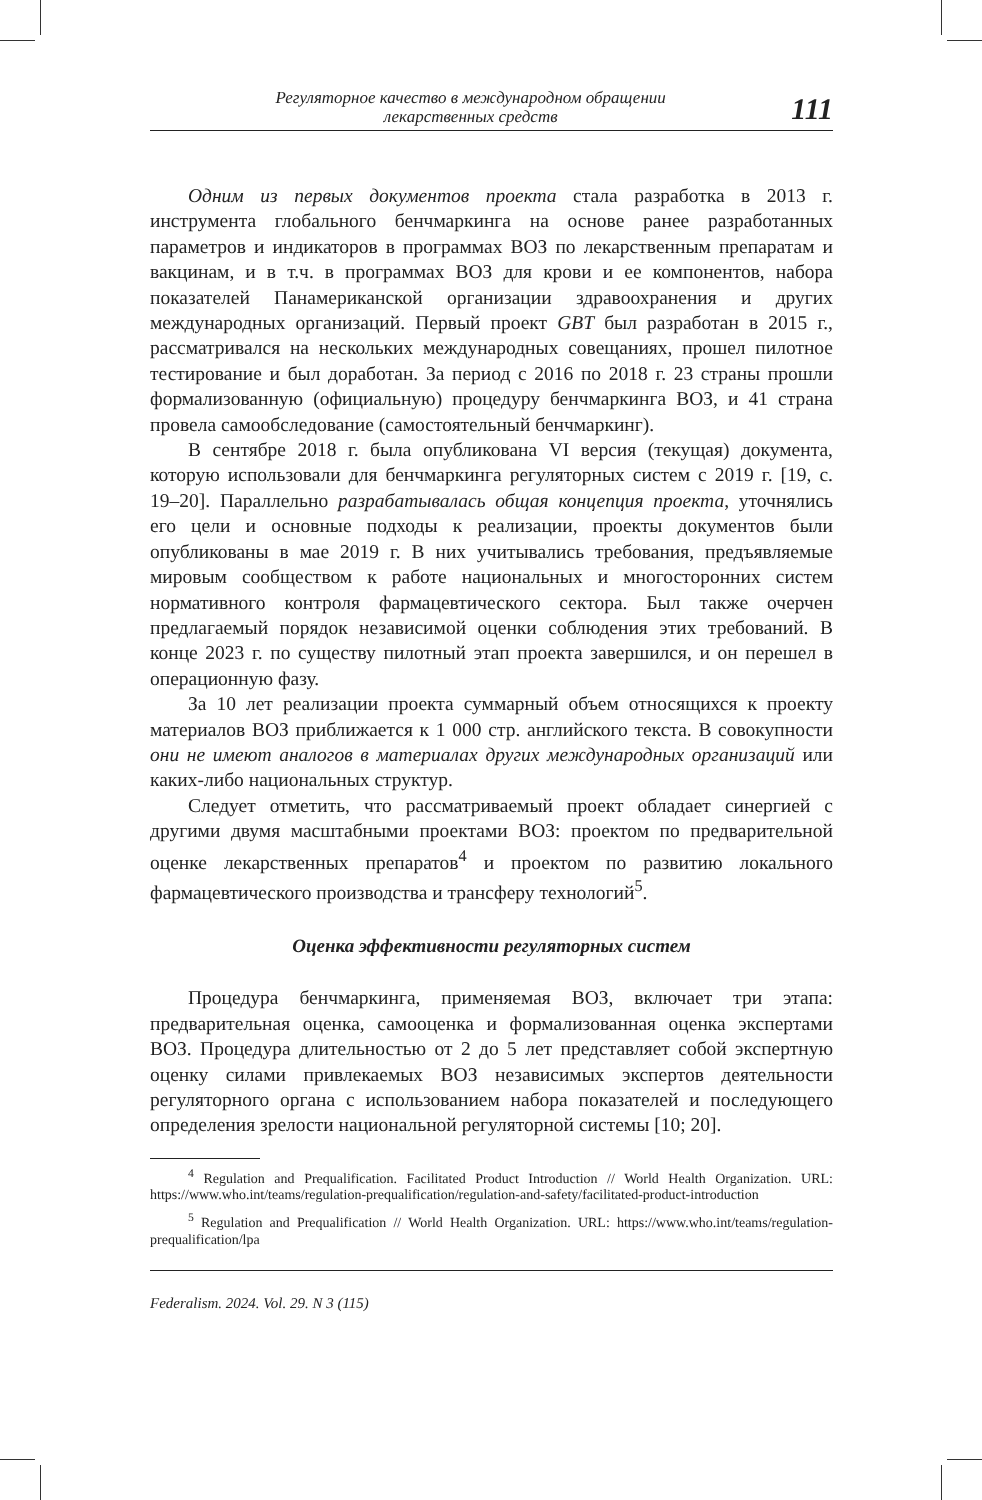Регуляторное качество в международном обращении
лекарственных средств
111
Одним из первых документов проекта стала разработка в 2013 г. инструмента глобального бенчмаркинга на основе ранее разработанных параметров и индикаторов в программах ВОЗ по лекарственным препаратам и вакцинам, и в т.ч. в программах ВОЗ для крови и ее компонентов, набора показателей Панамериканской организации здравоохранения и других международных организаций. Первый проект GBT был разработан в 2015 г., рассматривался на нескольких международных совещаниях, прошел пилотное тестирование и был доработан. За период с 2016 по 2018 г. 23 страны прошли формализованную (официальную) процедуру бенчмаркинга ВОЗ, и 41 страна провела самообследование (самостоятельный бенчмаркинг).
В сентябре 2018 г. была опубликована VI версия (текущая) документа, которую использовали для бенчмаркинга регуляторных систем с 2019 г. [19, с. 19–20]. Параллельно разрабатывалась общая концепция проекта, уточнялись его цели и основные подходы к реализации, проекты документов были опубликованы в мае 2019 г. В них учитывались требования, предъявляемые мировым сообществом к работе национальных и многосторонних систем нормативного контроля фармацевтического сектора. Был также очерчен предлагаемый порядок независимой оценки соблюдения этих требований. В конце 2023 г. по существу пилотный этап проекта завершился, и он перешел в операционную фазу.
За 10 лет реализации проекта суммарный объем относящихся к проекту материалов ВОЗ приближается к 1 000 стр. английского текста. В совокупности они не имеют аналогов в материалах других международных организаций или каких-либо национальных структур.
Следует отметить, что рассматриваемый проект обладает синергией с другими двумя масштабными проектами ВОЗ: проектом по предварительной оценке лекарственных препаратов<sup>4</sup> и проектом по развитию локального фармацевтического производства и трансферу технологий<sup>5</sup>.
Оценка эффективности регуляторных систем
Процедура бенчмаркинга, применяемая ВОЗ, включает три этапа: предварительная оценка, самооценка и формализованная оценка экспертами ВОЗ. Процедура длительностью от 2 до 5 лет представляет собой экспертную оценку силами привлекаемых ВОЗ независимых экспертов деятельности регуляторного органа с использованием набора показателей и последующего определения зрелости национальной регуляторной системы [10; 20].
<sup>4</sup> Regulation and Prequalification. Facilitated Product Introduction // World Health Organization. URL: https://www.who.int/teams/regulation-prequalification/regulation-and-safety/facilitated-product-introduction
<sup>5</sup> Regulation and Prequalification // World Health Organization. URL: https://www.who.int/teams/regulation-prequalification/lpa
Federalism. 2024. Vol. 29. N 3 (115)